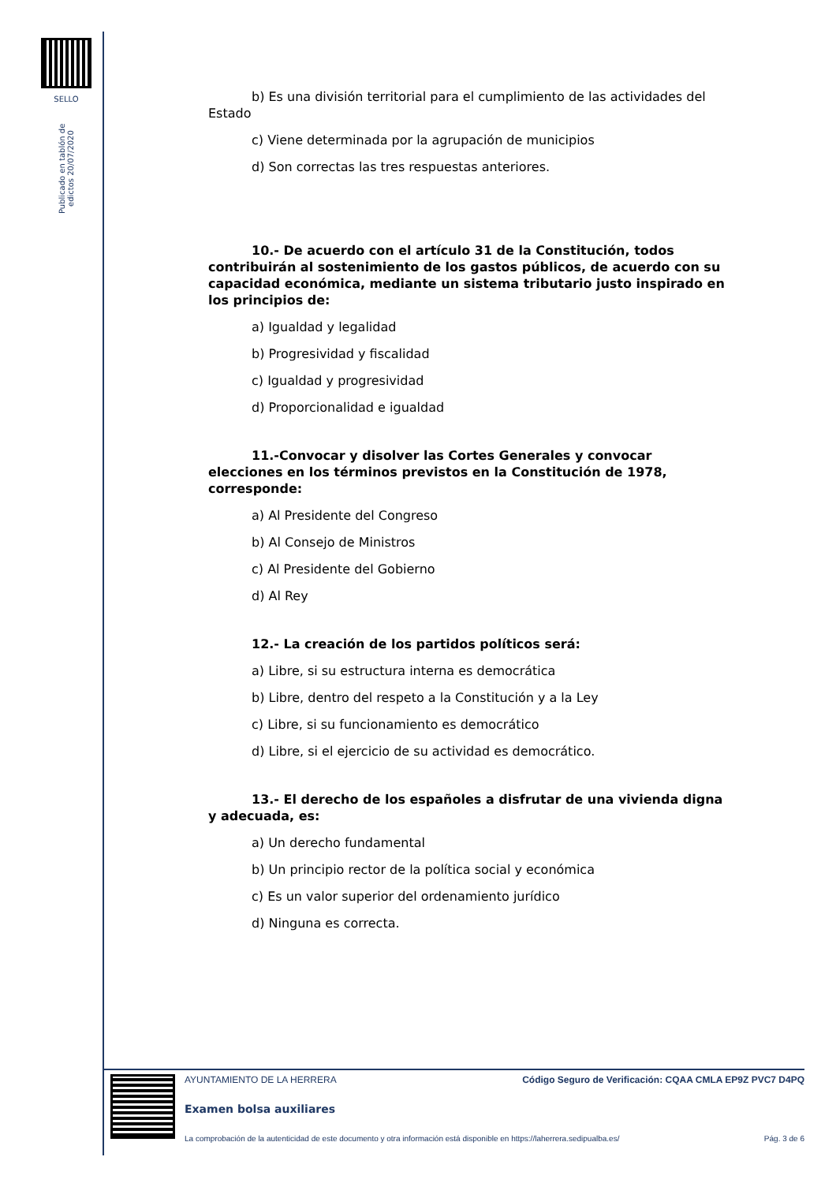SELLO
Publicado en tablón de edictos 20/07/2020
b) Es una división territorial para el cumplimiento de las actividades del Estado
c) Viene determinada por la agrupación de municipios
d) Son correctas las tres respuestas anteriores.
10.- De acuerdo con el artículo 31 de la Constitución, todos contribuirán al sostenimiento de los gastos públicos, de acuerdo con su capacidad económica, mediante un sistema tributario justo inspirado en los principios de:
a) Igualdad y legalidad
b) Progresividad y fiscalidad
c) Igualdad y progresividad
d) Proporcionalidad e igualdad
11.-Convocar y disolver las Cortes Generales y convocar elecciones en los términos previstos en la Constitución de 1978, corresponde:
a) Al Presidente del Congreso
b) Al Consejo de Ministros
c) Al Presidente del Gobierno
d) Al Rey
12.- La creación de los partidos políticos será:
a) Libre, si su estructura interna es democrática
b) Libre, dentro del respeto a la Constitución y a la Ley
c) Libre, si su funcionamiento es democrático
d) Libre, si el ejercicio de su actividad es democrático.
13.- El derecho de los españoles a disfrutar de una vivienda digna y adecuada, es:
a) Un derecho fundamental
b) Un principio rector de la política social y económica
c) Es un valor superior del ordenamiento jurídico
d) Ninguna es correcta.
AYUNTAMIENTO DE LA HERRERA Código Seguro de Verificación: CQAA CMLA EP9Z PVC7 D4PQ
Examen bolsa auxiliares
La comprobación de la autenticidad de este documento y otra información está disponible en https://laherrera.sedipualba.es/ Pág. 3 de 6